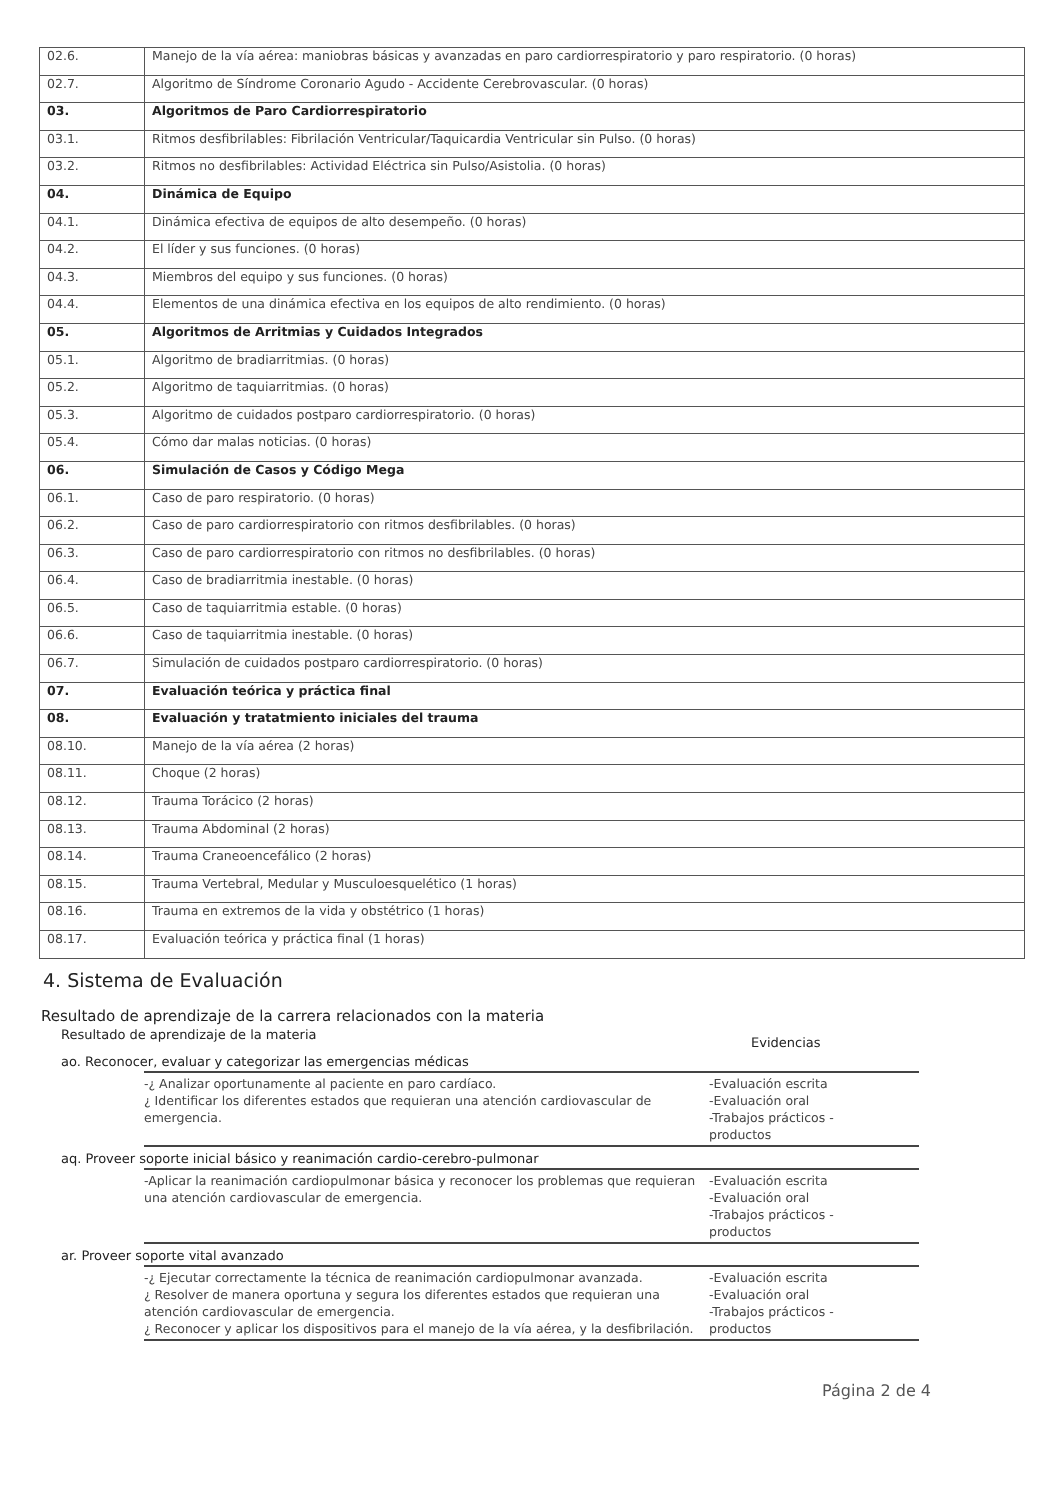| 02.6. | Manejo de la vía aérea: maniobras básicas y avanzadas en paro cardiorrespiratorio y paro respiratorio. (0 horas) |
| 02.7. | Algoritmo de Síndrome Coronario Agudo - Accidente Cerebrovascular. (0 horas) |
| 03. | Algoritmos de Paro Cardiorrespiratorio |
| 03.1. | Ritmos desfibrilables: Fibrilación Ventricular/Taquicardia Ventricular sin Pulso. (0 horas) |
| 03.2. | Ritmos no desfibrilables: Actividad Eléctrica sin Pulso/Asistolia. (0 horas) |
| 04. | Dinámica de Equipo |
| 04.1. | Dinámica efectiva de equipos de alto desempeño. (0 horas) |
| 04.2. | El líder y sus funciones. (0 horas) |
| 04.3. | Miembros del equipo y sus funciones. (0 horas) |
| 04.4. | Elementos de una dinámica efectiva en los equipos de alto rendimiento. (0 horas) |
| 05. | Algoritmos de Arritmias y Cuidados Integrados |
| 05.1. | Algoritmo de bradiarritmias. (0 horas) |
| 05.2. | Algoritmo de taquiarritmias. (0 horas) |
| 05.3. | Algoritmo de cuidados postparo cardiorrespiratorio. (0 horas) |
| 05.4. | Cómo dar malas noticias. (0 horas) |
| 06. | Simulación de Casos y Código Mega |
| 06.1. | Caso de paro respiratorio. (0 horas) |
| 06.2. | Caso de paro cardiorrespiratorio con ritmos desfibrilables. (0 horas) |
| 06.3. | Caso de paro cardiorrespiratorio con ritmos no desfibrilables. (0 horas) |
| 06.4. | Caso de bradiarritmia inestable. (0 horas) |
| 06.5. | Caso de taquiarritmia estable. (0 horas) |
| 06.6. | Caso de taquiarritmia inestable. (0 horas) |
| 06.7. | Simulación de cuidados postparo cardiorrespiratorio. (0 horas) |
| 07. | Evaluación teórica y práctica final |
| 08. | Evaluación y tratatmiento iniciales del trauma |
| 08.10. | Manejo de la vía aérea (2 horas) |
| 08.11. | Choque (2 horas) |
| 08.12. | Trauma Torácico (2 horas) |
| 08.13. | Trauma Abdominal (2 horas) |
| 08.14. | Trauma Craneoencefálico (2 horas) |
| 08.15. | Trauma Vertebral, Medular y Musculoesquelético (1 horas) |
| 08.16. | Trauma en extremos de la vida y obstétrico (1 horas) |
| 08.17. | Evaluación teórica y práctica final (1 horas) |
4. Sistema de Evaluación
Resultado de aprendizaje de la carrera relacionados con la materia
Resultado de aprendizaje de la materia Evidencias
ao. Reconocer, evaluar y categorizar las emergencias médicas
-¿ Analizar oportunamente al paciente en paro cardíaco.
¿ Identificar los diferentes estados que requieran una atención cardiovascular de emergencia.
-Evaluación escrita
-Evaluación oral
-Trabajos prácticos - productos
aq. Proveer soporte inicial básico y reanimación cardio-cerebro-pulmonar
-Aplicar la reanimación cardiopulmonar básica y reconocer los problemas que requieran una atención cardiovascular de emergencia.
-Evaluación escrita
-Evaluación oral
-Trabajos prácticos - productos
ar. Proveer soporte vital avanzado
-¿ Ejecutar correctamente la técnica de reanimación cardiopulmonar avanzada.
¿ Resolver de manera oportuna y segura los diferentes estados que requieran una atención cardiovascular de emergencia.
¿ Reconocer y aplicar los dispositivos para el manejo de la vía aérea, y la desfibrilación.
-Evaluación escrita
-Evaluación oral
-Trabajos prácticos - productos
Página 2 de 4